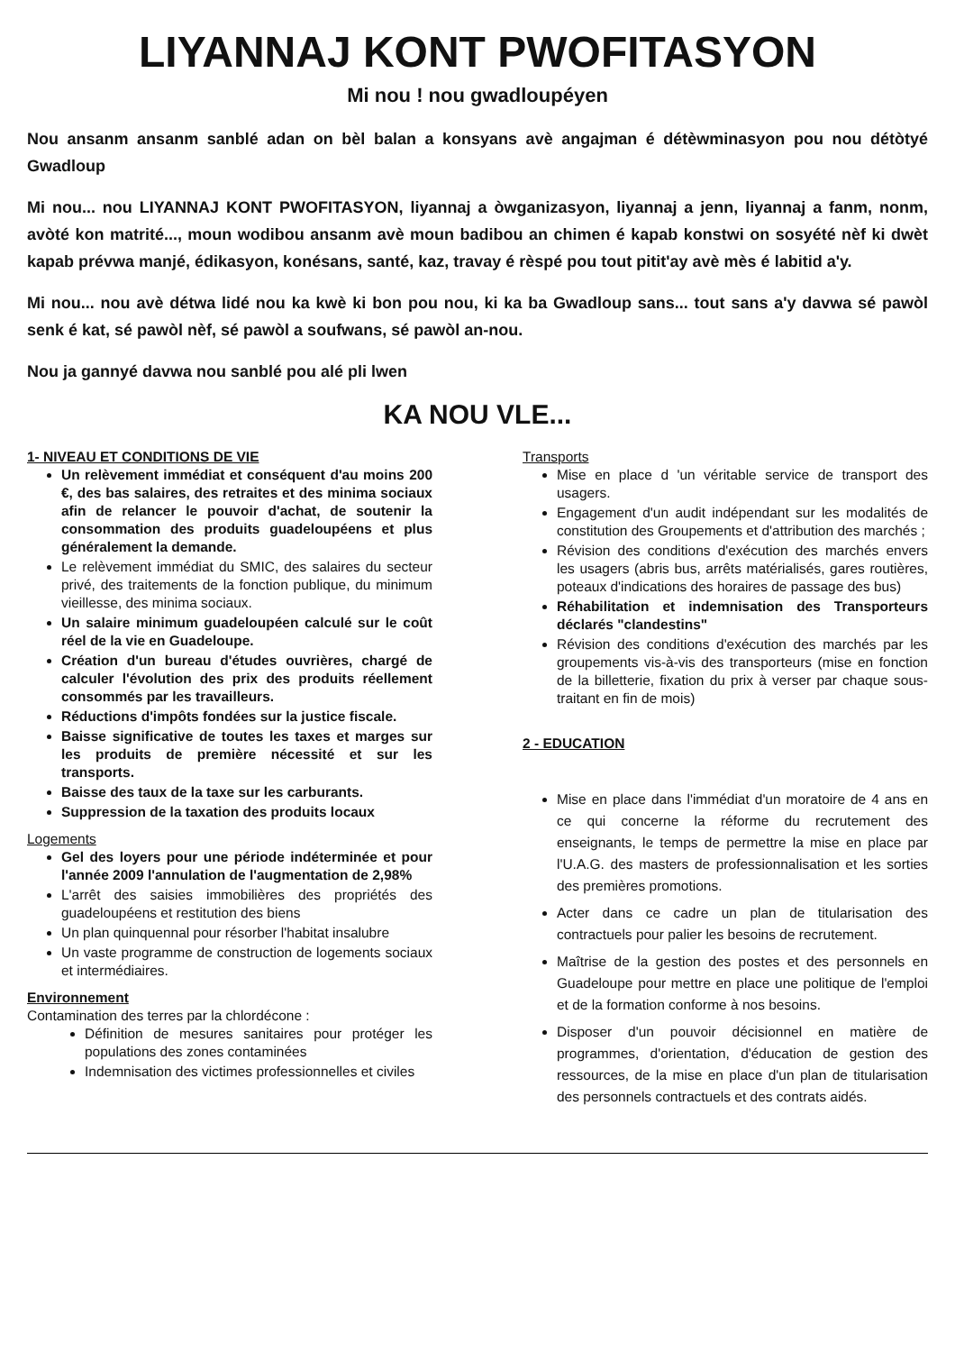LIYANNAJ KONT PWOFITASYON
Mi nou ! nou gwadloupéyen
Nou ansanm ansanm sanblé adan on bèl balan a konsyans avè angajman é détèwminasyon pou nou détòtyé Gwadloup
Mi nou... nou LIYANNAJ KONT PWOFITASYON, liyannaj a òwganizasyon, liyannaj a jenn, liyannaj a fanm, nonm, avòté kon matrité..., moun wodibou ansanm avè moun badibou an chimen é kapab konstwi on sosyété nèf ki dwèt kapab prévwa manjé, édikasyon, konésans, santé, kaz, travay é rèspé pou tout pitit'ay avè mès é labitid a'y.
Mi nou... nou avè détwa lidé nou ka kwè ki bon pou nou, ki ka ba Gwadloup sans... tout sans a'y davwa sé pawòl senk é kat, sé pawòl nèf, sé pawòl a soufwans, sé pawòl an-nou.
Nou ja gannyé davwa nou sanblé pou alé pli lwen
KA NOU VLE...
1- NIVEAU ET CONDITIONS DE VIE
Un relèvement immédiat et conséquent d'au moins 200 €, des bas salaires, des retraites et des minima sociaux afin de relancer le pouvoir d'achat, de soutenir la consommation des produits guadeloupéens et plus généralement la demande.
Le relèvement immédiat du SMIC, des salaires du secteur privé, des traitements de la fonction publique, du minimum vieillesse, des minima sociaux.
Un salaire minimum guadeloupéen calculé sur le coût réel de la vie en Guadeloupe.
Création d'un bureau d'études ouvrières, chargé de calculer l'évolution des prix des produits réellement consommés par les travailleurs.
Réductions d'impôts fondées sur la justice fiscale.
Baisse significative de toutes les taxes et marges sur les produits de première nécessité et sur les transports.
Baisse des taux de la taxe sur les carburants.
Suppression de la taxation des produits locaux
Logements
Gel des loyers pour une période indéterminée et pour l'année 2009 l'annulation de l'augmentation de 2,98%
L'arrêt des saisies immobilières des propriétés des guadeloupéens et restitution des biens
Un plan quinquennal pour résorber l'habitat insalubre
Un vaste programme de construction de logements sociaux et intermédiaires.
Environnement
Contamination des terres par la chlordécone :
Définition de mesures sanitaires pour protéger les populations des zones contaminées
Indemnisation des victimes professionnelles et civiles
Transports
Mise en place d 'un véritable service de transport des usagers.
Engagement d'un audit indépendant sur les modalités de constitution des Groupements et d'attribution des marchés ;
Révision des conditions d'exécution des marchés envers les usagers (abris bus, arrêts matérialisés, gares routières, poteaux d'indications des horaires de passage des bus)
Réhabilitation et indemnisation des Transporteurs déclarés "clandestins"
Révision des conditions d'exécution des marchés par les groupements vis-à-vis des transporteurs (mise en fonction de la billetterie, fixation du prix à verser par chaque sous-traitant en fin de mois)
2 - EDUCATION
Mise en place dans l'immédiat d'un moratoire de 4 ans en ce qui concerne la réforme du recrutement des enseignants, le temps de permettre la mise en place par l'U.A.G. des masters de professionnalisation et les sorties des premières promotions.
Acter dans ce cadre un plan de titularisation des contractuels pour palier les besoins de recrutement.
Maîtrise de la gestion des postes et des personnels en Guadeloupe pour mettre en place une politique de l'emploi et de la formation conforme à nos besoins.
Disposer d'un pouvoir décisionnel en matière de programmes, d'orientation, d'éducation de gestion des ressources, de la mise en place d'un plan de titularisation des personnels contractuels et des contrats aidés.